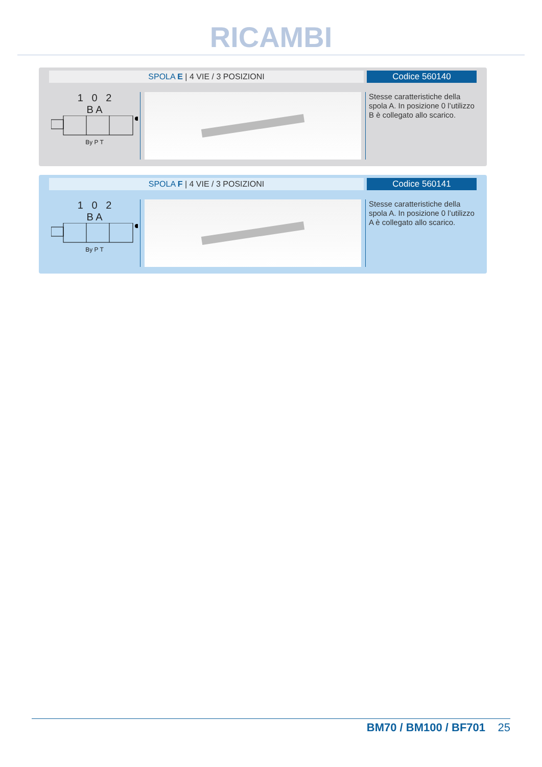RICAMBI
SPOLA E | 4 VIE / 3 POSIZIONI Codice 560140
1 0 2
B A
By P T
Stesse caratteristiche della spola A. In posizione 0 l’utilizzo B è collegato allo scarico.
SPOLA F | 4 VIE / 3 POSIZIONI Codice 560141
1 0 2
B A
By P T
Stesse caratteristiche della spola A. In posizione 0 l’utilizzo A è collegato allo scarico.
BM70 / BM100 / BF701 25